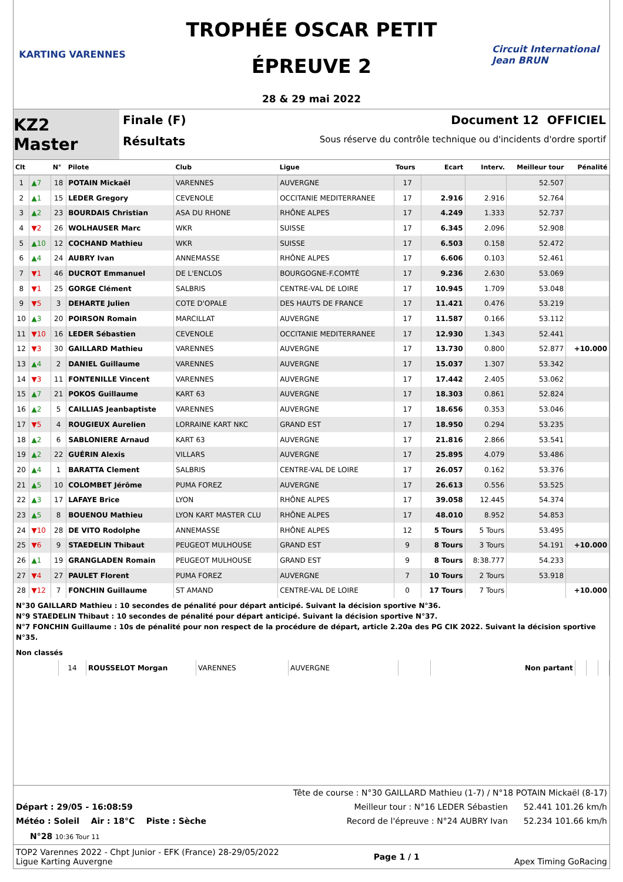KARTING VARENNES
TROPHÉE OSCAR PETIT
ÉPREUVE 2
28 & 29 mai 2022
Circuit International Jean BRUN
KZ2 Master
Finale (F) Document 12 OFFICIEL
Résultats Sous réserve du contrôle technique ou d'incidents d'ordre sportif
| Clt | | N° | Pilote | Club | Ligue | Tours | Ecart | Interv. | Meilleur tour | Pénalité |
| --- | --- | --- | --- | --- | --- | --- | --- | --- | --- | --- |
| 1 | ▲7 | 18 | POTAIN Mickaël | VARENNES | AUVERGNE | 17 | | | 52.507 | |
| 2 | ▲1 | 15 | LEDER Gregory | CEVENOLE | OCCITANIE MEDITERRANEE | 17 | 2.916 | 2.916 | 52.764 | |
| 3 | ▲2 | 23 | BOURDAIS Christian | ASA DU RHONE | RHÔNE ALPES | 17 | 4.249 | 1.333 | 52.737 | |
| 4 | ▼2 | 26 | WOLHAUSER Marc | WKR | SUISSE | 17 | 6.345 | 2.096 | 52.908 | |
| 5 | ▲10 | 12 | COCHAND Mathieu | WKR | SUISSE | 17 | 6.503 | 0.158 | 52.472 | |
| 6 | ▲4 | 24 | AUBRY Ivan | ANNEMASSE | RHÔNE ALPES | 17 | 6.606 | 0.103 | 52.461 | |
| 7 | ▼1 | 46 | DUCROT Emmanuel | DE L'ENCLOS | BOURGOGNE-F.COMTÉ | 17 | 9.236 | 2.630 | 53.069 | |
| 8 | ▼1 | 25 | GORGE Clément | SALBRIS | CENTRE-VAL DE LOIRE | 17 | 10.945 | 1.709 | 53.048 | |
| 9 | ▼5 | 3 | DEHARTE Julien | COTE D'OPALE | DES HAUTS DE FRANCE | 17 | 11.421 | 0.476 | 53.219 | |
| 10 | ▲3 | 20 | POIRSON Romain | MARCILLAT | AUVERGNE | 17 | 11.587 | 0.166 | 53.112 | |
| 11 | ▼10 | 16 | LEDER Sébastien | CEVENOLE | OCCITANIE MEDITERRANEE | 17 | 12.930 | 1.343 | 52.441 | |
| 12 | ▼3 | 30 | GAILLARD Mathieu | VARENNES | AUVERGNE | 17 | 13.730 | 0.800 | 52.877 | +10.000 |
| 13 | ▲4 | 2 | DANIEL Guillaume | VARENNES | AUVERGNE | 17 | 15.037 | 1.307 | 53.342 | |
| 14 | ▼3 | 11 | FONTENILLE Vincent | VARENNES | AUVERGNE | 17 | 17.442 | 2.405 | 53.062 | |
| 15 | ▲7 | 21 | POKOS Guillaume | KART 63 | AUVERGNE | 17 | 18.303 | 0.861 | 52.824 | |
| 16 | ▲2 | 5 | CAILLIAS Jeanbaptiste | VARENNES | AUVERGNE | 17 | 18.656 | 0.353 | 53.046 | |
| 17 | ▼5 | 4 | ROUGIEUX Aurelien | LORRAINE KART NKC | GRAND EST | 17 | 18.950 | 0.294 | 53.235 | |
| 18 | ▲2 | 6 | SABLONIERE Arnaud | KART 63 | AUVERGNE | 17 | 21.816 | 2.866 | 53.541 | |
| 19 | ▲2 | 22 | GUÉRIN Alexis | VILLARS | AUVERGNE | 17 | 25.895 | 4.079 | 53.486 | |
| 20 | ▲4 | 1 | BARATTA Clement | SALBRIS | CENTRE-VAL DE LOIRE | 17 | 26.057 | 0.162 | 53.376 | |
| 21 | ▲5 | 10 | COLOMBET Jérôme | PUMA FOREZ | AUVERGNE | 17 | 26.613 | 0.556 | 53.525 | |
| 22 | ▲3 | 17 | LAFAYE Brice | LYON | RHÔNE ALPES | 17 | 39.058 | 12.445 | 54.374 | |
| 23 | ▲5 | 8 | BOUENOU Mathieu | LYON KART MASTER CLU | RHÔNE ALPES | 17 | 48.010 | 8.952 | 54.853 | |
| 24 | ▼10 | 28 | DE VITO Rodolphe | ANNEMASSE | RHÔNE ALPES | 12 | 5 Tours | 5 Tours | 53.495 | |
| 25 | ▼6 | 9 | STAEDELIN Thibaut | PEUGEOT MULHOUSE | GRAND EST | 9 | 8 Tours | 3 Tours | 54.191 | +10.000 |
| 26 | ▲1 | 19 | GRANGLADEN Romain | PEUGEOT MULHOUSE | GRAND EST | 9 | 8 Tours | 8:38.777 | 54.233 | |
| 27 | ▼4 | 27 | PAULET Florent | PUMA FOREZ | AUVERGNE | 7 | 10 Tours | 2 Tours | 53.918 | |
| 28 | ▼12 | 7 | FONCHIN Guillaume | ST AMAND | CENTRE-VAL DE LOIRE | 0 | 17 Tours | 7 Tours | | +10.000 |
N°30 GAILLARD Mathieu : 10 secondes de pénalité pour départ anticipé. Suivant la décision sportive N°36.
N°9 STAEDELIN Thibaut : 10 secondes de pénalité pour départ anticipé. Suivant la décision sportive N°37.
N°7 FONCHIN Guillaume : 10s de pénalité pour non respect de la procédure de départ, article 2.20a des PG CIK 2022. Suivant la décision sportive N°35.
Non classés
| | 14 | ROUSSELOT Morgan | VARENNES | AUVERGNE | | Non partant | | | |
Tête de course : N°30 GAILLARD Mathieu (1-7) / N°18 POTAIN Mickaël (8-17)
Départ : 29/05 - 16:08:59 Meilleur tour : N°16 LEDER Sébastien 52.441 101.26 km/h
Météo : Soleil Air : 18°C Piste : Sèche Record de l'épreuve : N°24 AUBRY Ivan 52.234 101.66 km/h
N°28 10:36 Tour 11
TOP2 Varennes 2022 - Chpt Junior - EFK (France) 28-29/05/2022
Ligue Karting Auvergne Page 1 / 1 Apex Timing GoRacing